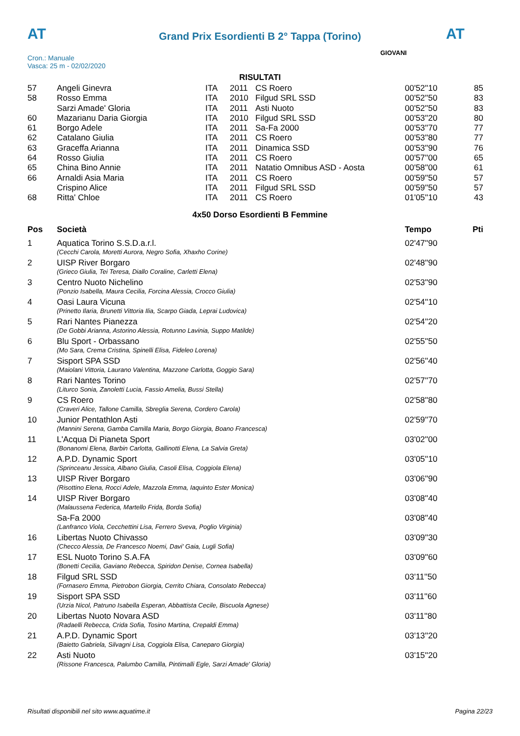AT
Grand Prix Esordienti B 2° Tappa (Torino)
AT
Cron.: Manuale
Vasca: 25 m - 02/02/2020
GIOVANI
RISULTATI
| 57 | Angeli Ginevra | ITA | 2011 | CS Roero | 00'52''10 | 85 |
| 58 | Rosso Emma | ITA | 2010 | Filgud SRL SSD | 00'52''50 | 83 |
| | Sarzi Amade' Gloria | ITA | 2011 | Asti Nuoto | 00'52''50 | 83 |
| 60 | Mazarianu Daria Giorgia | ITA | 2010 | Filgud SRL SSD | 00'53''20 | 80 |
| 61 | Borgo Adele | ITA | 2011 | Sa-Fa 2000 | 00'53''70 | 77 |
| 62 | Catalano Giulia | ITA | 2011 | CS Roero | 00'53''80 | 77 |
| 63 | Graceffa Arianna | ITA | 2011 | Dinamica SSD | 00'53''90 | 76 |
| 64 | Rosso Giulia | ITA | 2011 | CS Roero | 00'57''00 | 65 |
| 65 | China Bino Annie | ITA | 2011 | Natatio Omnibus ASD - Aosta | 00'58''00 | 61 |
| 66 | Arnaldi Asia Maria | ITA | 2011 | CS Roero | 00'59''50 | 57 |
| | Crispino Alice | ITA | 2011 | Filgud SRL SSD | 00'59''50 | 57 |
| 68 | Ritta' Chloe | ITA | 2011 | CS Roero | 01'05''10 | 43 |
4x50 Dorso Esordienti B Femmine
| Pos | Società | Tempo | Pti |
| --- | --- | --- | --- |
| 1 | Aquatica Torino S.S.D.a.r.l. | 02'47''90 | |
| | (Cecchi Carola, Moretti Aurora, Negro Sofia, Xhaxho Corine) | | |
| 2 | UISP River Borgaro | 02'48''90 | |
| | (Grieco Giulia, Tei Teresa, Diallo Coraline, Carletti Elena) | | |
| 3 | Centro Nuoto Nichelino | 02'53''90 | |
| | (Ponzio Isabella, Maura Cecilia, Forcina Alessia, Crocco Giulia) | | |
| 4 | Oasi Laura Vicuna | 02'54''10 | |
| | (Prinetto Ilaria, Brunetti Vittoria Ilia, Scarpo Giada, Leprai Ludovica) | | |
| 5 | Rari Nantes Pianezza | 02'54''20 | |
| | (De Gobbi Arianna, Astorino Alessia, Rotunno Lavinia, Suppo Matilde) | | |
| 6 | Blu Sport - Orbassano | 02'55''50 | |
| | (Mo Sara, Crema Cristina, Spinelli Elisa, Fideleo Lorena) | | |
| 7 | Sisport SPA SSD | 02'56''40 | |
| | (Maiolani Vittoria, Laurano Valentina, Mazzone Carlotta, Goggio Sara) | | |
| 8 | Rari Nantes Torino | 02'57''70 | |
| | (Liturco Sonia, Zanoletti Lucia, Fassio Amelia, Bussi Stella) | | |
| 9 | CS Roero | 02'58''80 | |
| | (Craveri Alice, Tallone Camilla, Sbreglia Serena, Cordero Carola) | | |
| 10 | Junior Pentathlon Asti | 02'59''70 | |
| | (Mannini Serena, Gamba Camilla Maria, Borgo Giorgia, Boano Francesca) | | |
| 11 | L'Acqua Di Pianeta Sport | 03'02''00 | |
| | (Bonanomi Elena, Barbin Carlotta, Gallinotti Elena, La Salvia Greta) | | |
| 12 | A.P.D. Dynamic Sport | 03'05''10 | |
| | (Sprinceanu Jessica, Albano Giulia, Casoli Elisa, Coggiola Elena) | | |
| 13 | UISP River Borgaro | 03'06''90 | |
| | (Risottino Elena, Rocci Adele, Mazzola Emma, Iaquinto Ester Monica) | | |
| 14 | UISP River Borgaro | 03'08''40 | |
| | (Malaussena Federica, Martello Frida, Borda Sofia) | | |
| | Sa-Fa 2000 | 03'08''40 | |
| | (Lanfranco Viola, Cecchettini Lisa, Ferrero Sveva, Poglio Virginia) | | |
| 16 | Libertas Nuoto Chivasso | 03'09''30 | |
| | (Checco Alessia, De Francesco Noemi, Davi' Gaia, Lugli Sofia) | | |
| 17 | ESL Nuoto Torino S.A.FA | 03'09''60 | |
| | (Bonetti Cecilia, Gaviano Rebecca, Spiridon Denise, Cornea Isabella) | | |
| 18 | Filgud SRL SSD | 03'11''50 | |
| | (Fornasero Emma, Pietrobon Giorgia, Cerrito Chiara, Consolato Rebecca) | | |
| 19 | Sisport SPA SSD | 03'11''60 | |
| | (Urzia Nicol, Patruno Isabella Esperan, Abbattista Cecile, Biscuola Agnese) | | |
| 20 | Libertas Nuoto Novara ASD | 03'11''80 | |
| | (Radaelli Rebecca, Crida Sofia, Tosino Martina, Crepaldi Emma) | | |
| 21 | A.P.D. Dynamic Sport | 03'13''20 | |
| | (Baietto Gabriela, Silvagni Lisa, Coggiola Elisa, Caneparo Giorgia) | | |
| 22 | Asti Nuoto | 03'15''20 | |
| | (Rissone Francesca, Palumbo Camilla, Pintimalli Egle, Sarzi Amade' Gloria) | | |
Risultati disponibili nel sito www.aquatime.it Pagina 22/23